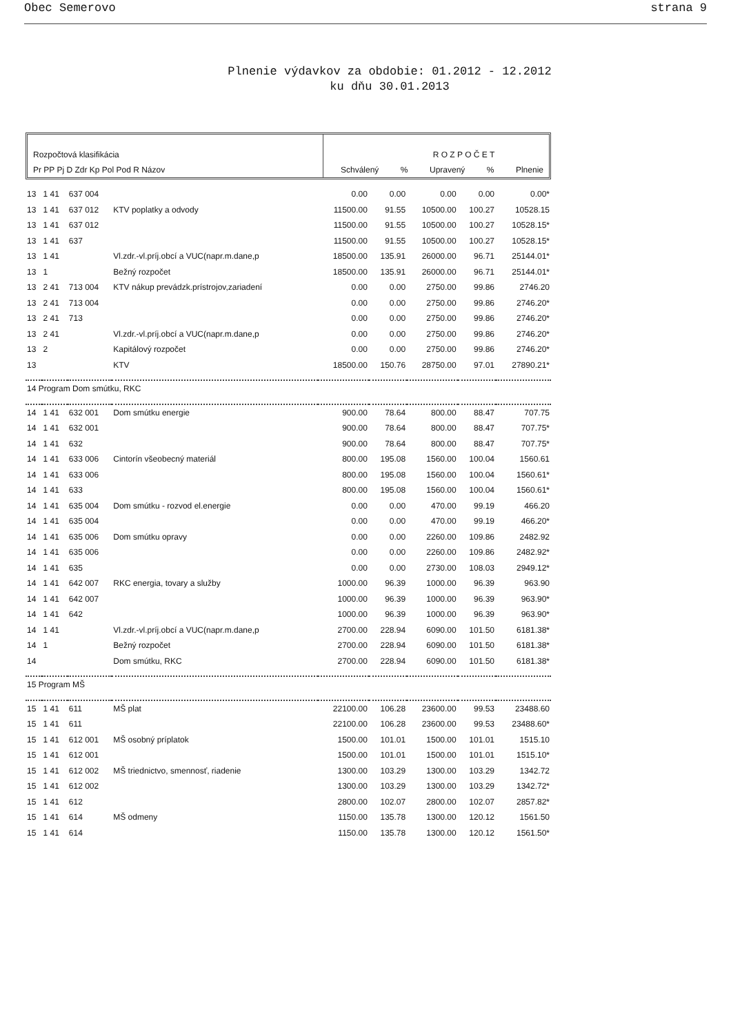Obec Semerovo strana 9
Plnenie výdavkov za obdobie: 01.2012 - 12.2012
ku dňu 30.01.2013
Rozpočtová klasifikácia
Pr PP Pj D Zdr Kp Pol Pod R Názov
R O Z P O Č E T
Schválený% Upravený% Plnenie
| 13 | 1 41 | 637 004 | | 0.00 | 0.00 | 0.00 | 0.00 | 0.00* |
| 13 | 1 41 | 637 012 | KTV poplatky a odvody | 11500.00 | 91.55 | 10500.00 | 100.27 | 10528.15 |
| 13 | 1 41 | 637 012 | | 11500.00 | 91.55 | 10500.00 | 100.27 | 10528.15* |
| 13 | 1 41 | 637 | | 11500.00 | 91.55 | 10500.00 | 100.27 | 10528.15* |
| 13 | 1 41 | | Vl.zdr.-vl.príj.obcí a VUC(napr.m.dane,p | 18500.00 | 135.91 | 26000.00 | 96.71 | 25144.01* |
| 13 | 1 | | Bežný rozpočet | 18500.00 | 135.91 | 26000.00 | 96.71 | 25144.01* |
| 13 | 2 41 | 713 004 | KTV nákup prevádzk.prístrojov,zariadení | 0.00 | 0.00 | 2750.00 | 99.86 | 2746.20 |
| 13 | 2 41 | 713 004 | | 0.00 | 0.00 | 2750.00 | 99.86 | 2746.20* |
| 13 | 2 41 | 713 | | 0.00 | 0.00 | 2750.00 | 99.86 | 2746.20* |
| 13 | 2 41 | | Vl.zdr.-vl.príj.obcí a VUC(napr.m.dane,p | 0.00 | 0.00 | 2750.00 | 99.86 | 2746.20* |
| 13 | 2 | | Kapitálový rozpočet | 0.00 | 0.00 | 2750.00 | 99.86 | 2746.20* |
| 13 | | | KTV | 18500.00 | 150.76 | 28750.00 | 97.01 | 27890.21* |
| 14 Program Dom smútku, RKC | | | | | | | | |
| 14 | 1 41 | 632 001 | Dom smútku energie | 900.00 | 78.64 | 800.00 | 88.47 | 707.75 |
| 14 | 1 41 | 632 001 | | 900.00 | 78.64 | 800.00 | 88.47 | 707.75* |
| 14 | 1 41 | 632 | | 900.00 | 78.64 | 800.00 | 88.47 | 707.75* |
| 14 | 1 41 | 633 006 | Cintorín všeobecný materiál | 800.00 | 195.08 | 1560.00 | 100.04 | 1560.61 |
| 14 | 1 41 | 633 006 | | 800.00 | 195.08 | 1560.00 | 100.04 | 1560.61* |
| 14 | 1 41 | 633 | | 800.00 | 195.08 | 1560.00 | 100.04 | 1560.61* |
| 14 | 1 41 | 635 004 | Dom smútku - rozvod el.energie | 0.00 | 0.00 | 470.00 | 99.19 | 466.20 |
| 14 | 1 41 | 635 004 | | 0.00 | 0.00 | 470.00 | 99.19 | 466.20* |
| 14 | 1 41 | 635 006 | Dom smútku opravy | 0.00 | 0.00 | 2260.00 | 109.86 | 2482.92 |
| 14 | 1 41 | 635 006 | | 0.00 | 0.00 | 2260.00 | 109.86 | 2482.92* |
| 14 | 1 41 | 635 | | 0.00 | 0.00 | 2730.00 | 108.03 | 2949.12* |
| 14 | 1 41 | 642 007 | RKC energia, tovary a služby | 1000.00 | 96.39 | 1000.00 | 96.39 | 963.90 |
| 14 | 1 41 | 642 007 | | 1000.00 | 96.39 | 1000.00 | 96.39 | 963.90* |
| 14 | 1 41 | 642 | | 1000.00 | 96.39 | 1000.00 | 96.39 | 963.90* |
| 14 | 1 41 | | Vl.zdr.-vl.príj.obcí a VUC(napr.m.dane,p | 2700.00 | 228.94 | 6090.00 | 101.50 | 6181.38* |
| 14 | 1 | | Bežný rozpočet | 2700.00 | 228.94 | 6090.00 | 101.50 | 6181.38* |
| 14 | | | Dom smútku, RKC | 2700.00 | 228.94 | 6090.00 | 101.50 | 6181.38* |
| 15 Program MŠ | | | | | | | | |
| 15 | 1 41 | 611 | MŠ plat | 22100.00 | 106.28 | 23600.00 | 99.53 | 23488.60 |
| 15 | 1 41 | 611 | | 22100.00 | 106.28 | 23600.00 | 99.53 | 23488.60* |
| 15 | 1 41 | 612 001 | MŠ osobný príplatok | 1500.00 | 101.01 | 1500.00 | 101.01 | 1515.10 |
| 15 | 1 41 | 612 001 | | 1500.00 | 101.01 | 1500.00 | 101.01 | 1515.10* |
| 15 | 1 41 | 612 002 | MŠ triednictvo, smennosť, riadenie | 1300.00 | 103.29 | 1300.00 | 103.29 | 1342.72 |
| 15 | 1 41 | 612 002 | | 1300.00 | 103.29 | 1300.00 | 103.29 | 1342.72* |
| 15 | 1 41 | 612 | | 2800.00 | 102.07 | 2800.00 | 102.07 | 2857.82* |
| 15 | 1 41 | 614 | MŠ odmeny | 1150.00 | 135.78 | 1300.00 | 120.12 | 1561.50 |
| 15 | 1 41 | 614 | | 1150.00 | 135.78 | 1300.00 | 120.12 | 1561.50* |